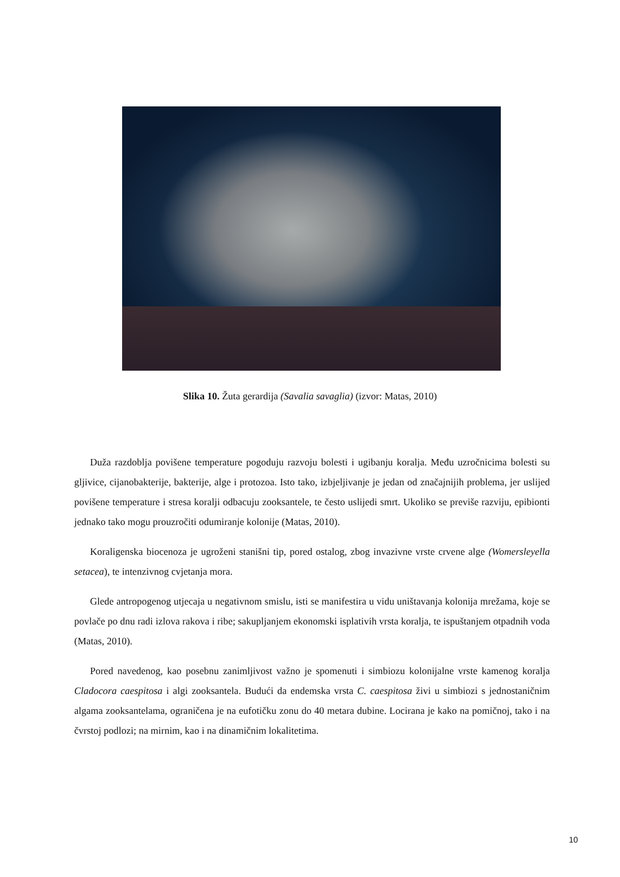Slika 10. Žuta gerardija (Savalia savaglia) (izvor: Matas, 2010)
Duža razdoblja povišene temperature pogoduju razvoju bolesti i ugibanju koralja. Među uzročnicima bolesti su gljivice, cijanobakterije, bakterije, alge i protozoa. Isto tako, izbjeljivanje je jedan od značajnijih problema, jer uslijed povišene temperature i stresa koralji odbacuju zooksantele, te često uslijedi smrt. Ukoliko se previše razviju, epibionti jednako tako mogu prouzročiti odumiranje kolonije (Matas, 2010).
Koraligenska biocenoza je ugroženi stanišni tip, pored ostalog, zbog invazivne vrste crvene alge (Womersleyella setacea), te intenzivnog cvjetanja mora.
Glede antropogenog utjecaja u negativnom smislu, isti se manifestira u vidu uništavanja kolonija mrežama, koje se povlače po dnu radi izlova rakova i ribe; sakupljanjem ekonomski isplativih vrsta koralja, te ispuštanjem otpadnih voda (Matas, 2010).
Pored navedenog, kao posebnu zanimljivost važno je spomenuti i simbiozu kolonijalne vrste kamenog koralja Cladocora caespitosa i algi zooksantela. Budući da endemska vrsta C. caespitosa živi u simbiozi s jednostaničnim algama zooksantelama, ograničena je na eufotičku zonu do 40 metara dubine. Locirana je kako na pomičnoj, tako i na čvrstoj podlozi; na mirnim, kao i na dinamičnim lokalitetima.
10